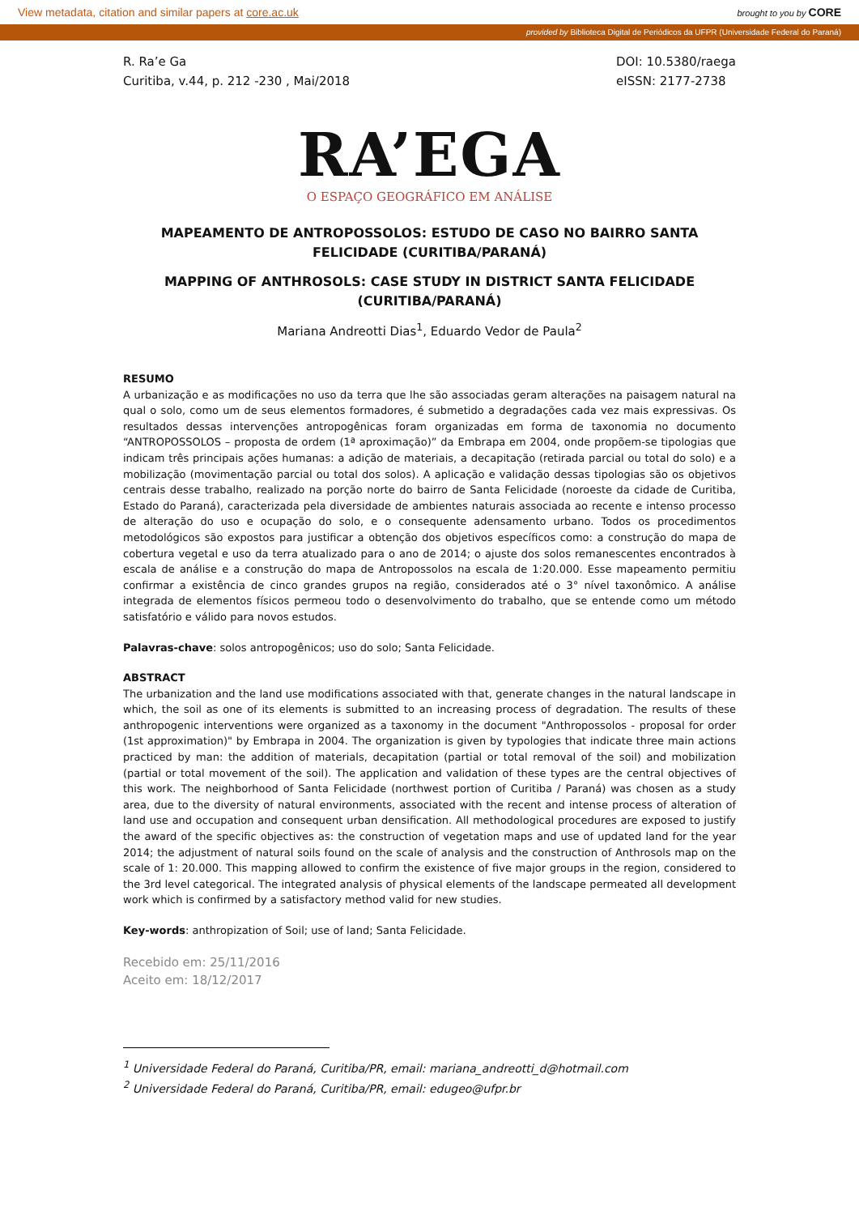View metadata, citation and similar papers at core.ac.uk brought to you by CORE
provided by Biblioteca Digital de Periódicos da UFPR (Universidade Federal do Paraná)
R. Ra’e Ga
Curitiba, v.44, p. 212 -230 , Mai/2018
DOI: 10.5380/raega
eISSN: 2177-2738
RA’EGA
O ESPAÇO GEOGRÁFICO EM ANÁLISE
MAPEAMENTO DE ANTROPOSSOLOS: ESTUDO DE CASO NO BAIRRO SANTA FELICIDADE (CURITIBA/PARANÁ)
MAPPING OF ANTHROSOLS: CASE STUDY IN DISTRICT SANTA FELICIDADE (CURITIBA/PARANÁ)
Mariana Andreotti Dias<sup>1</sup>, Eduardo Vedor de Paula<sup>2</sup>
RESUMO
A urbanização e as modificações no uso da terra que lhe são associadas geram alterações na paisagem natural na qual o solo, como um de seus elementos formadores, é submetido a degradações cada vez mais expressivas. Os resultados dessas intervenções antropogênicas foram organizadas em forma de taxonomia no documento “ANTROPOSSOLOS – proposta de ordem (1ª aproximação)” da Embrapa em 2004, onde propõem-se tipologias que indicam três principais ações humanas: a adição de materiais, a decapitação (retirada parcial ou total do solo) e a mobilização (movimentação parcial ou total dos solos). A aplicação e validação dessas tipologias são os objetivos centrais desse trabalho, realizado na porção norte do bairro de Santa Felicidade (noroeste da cidade de Curitiba, Estado do Paraná), caracterizada pela diversidade de ambientes naturais associada ao recente e intenso processo de alteração do uso e ocupação do solo, e o consequente adensamento urbano. Todos os procedimentos metodológicos são expostos para justificar a obtenção dos objetivos específicos como: a construção do mapa de cobertura vegetal e uso da terra atualizado para o ano de 2014; o ajuste dos solos remanescentes encontrados à escala de análise e a construção do mapa de Antropossolos na escala de 1:20.000. Esse mapeamento permitiu confirmar a existência de cinco grandes grupos na região, considerados até o 3° nível taxonômico. A análise integrada de elementos físicos permeou todo o desenvolvimento do trabalho, que se entende como um método satisfatório e válido para novos estudos.
Palavras-chave: solos antropogênicos; uso do solo; Santa Felicidade.
ABSTRACT
The urbanization and the land use modifications associated with that, generate changes in the natural landscape in which, the soil as one of its elements is submitted to an increasing process of degradation. The results of these anthropogenic interventions were organized as a taxonomy in the document "Anthropossolos - proposal for order (1st approximation)" by Embrapa in 2004. The organization is given by typologies that indicate three main actions practiced by man: the addition of materials, decapitation (partial or total removal of the soil) and mobilization (partial or total movement of the soil). The application and validation of these types are the central objectives of this work. The neighborhood of Santa Felicidade (northwest portion of Curitiba / Paraná) was chosen as a study area, due to the diversity of natural environments, associated with the recent and intense process of alteration of land use and occupation and consequent urban densification. All methodological procedures are exposed to justify the award of the specific objectives as: the construction of vegetation maps and use of updated land for the year 2014; the adjustment of natural soils found on the scale of analysis and the construction of Anthrosols map on the scale of 1: 20.000. This mapping allowed to confirm the existence of five major groups in the region, considered to the 3rd level categorical. The integrated analysis of physical elements of the landscape permeated all development work which is confirmed by a satisfactory method valid for new studies.
Key-words: anthropization of Soil; use of land; Santa Felicidade.
Recebido em: 25/11/2016
Aceito em: 18/12/2017
<sup>1</sup> Universidade Federal do Paraná, Curitiba/PR, email: mariana_andreotti_d@hotmail.com
<sup>2</sup> Universidade Federal do Paraná, Curitiba/PR, email: edugeo@ufpr.br